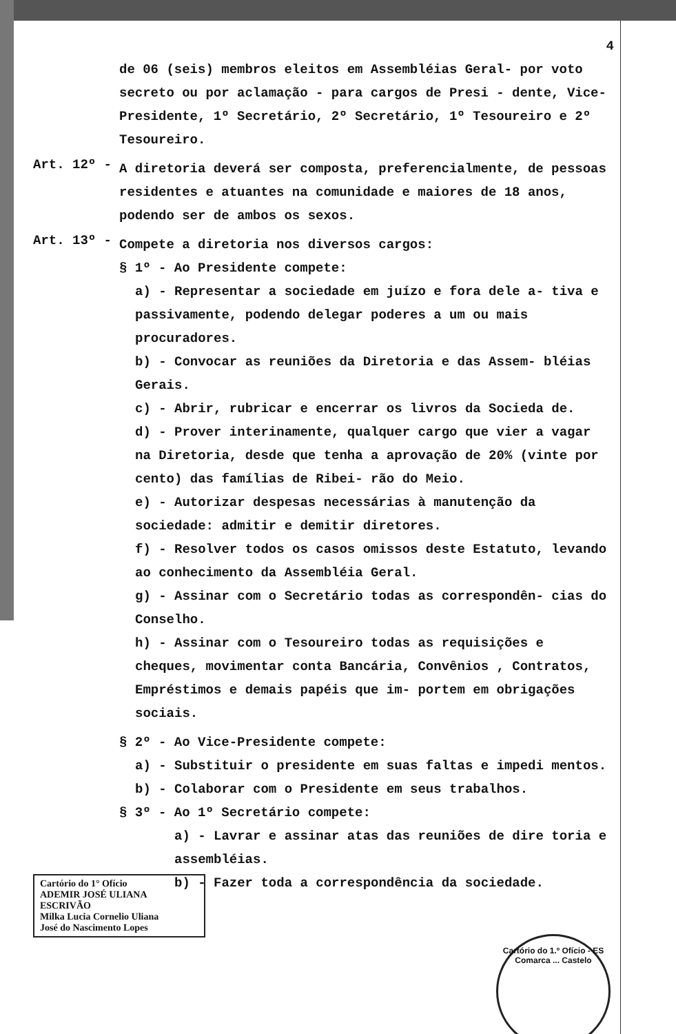4
de 06 (seis) membros eleitos em Assembléias Geral- por voto secreto ou por aclamação - para cargos de Presi - dente, Vice-Presidente, 1º Secretário, 2º Secretário, 1º Tesoureiro e 2º Tesoureiro.
Art. 12º -
A diretoria deverá ser composta, preferencialmente, de pessoas residentes e atuantes na comunidade e maiores de 18 anos, podendo ser de ambos os sexos.
Art. 13º -
Compete a diretoria nos diversos cargos:
§ 1º - Ao Presidente compete:
a) - Representar a sociedade em juízo e fora dele a- tiva e passivamente, podendo delegar poderes a um ou mais procuradores.
b) - Convocar as reuniões da Diretoria e das Assem- bléias Gerais.
c) - Abrir, rubricar e encerrar os livros da Socieda de.
d) - Prover interinamente, qualquer cargo que vier a vagar na Diretoria, desde que tenha a aprovação de 20% (vinte por cento) das famílias de Ribei- rão do Meio.
e) - Autorizar despesas necessárias à manutenção da sociedade: admitir e demitir diretores.
f) - Resolver todos os casos omissos deste Estatuto, levando ao conhecimento da Assembléia Geral.
g) - Assinar com o Secretário todas as correspondên- cias do Conselho.
h) - Assinar com o Tesoureiro todas as requisições e cheques, movimentar conta Bancária, Convênios , Contratos, Empréstimos e demais papéis que im- portem em obrigações sociais.
§ 2º - Ao Vice-Presidente compete:
a) - Substituir o presidente em suas faltas e impedi mentos.
b) - Colaborar com o Presidente em seus trabalhos.
§ 3º - Ao 1º Secretário compete:
a) - Lavrar e assinar atas das reuniões de dire toria e assembléias.
b) - Fazer toda a correspondência da sociedade.
Cartório do 1° Ofício
ADEMIR JOSÉ ULIANA
ESCRIVÃO
Milka Lucia Cornelio Uliana
José do Nascimento Lopes
Cartório do 1.º Ofício - ES
Comarca ... Castelo